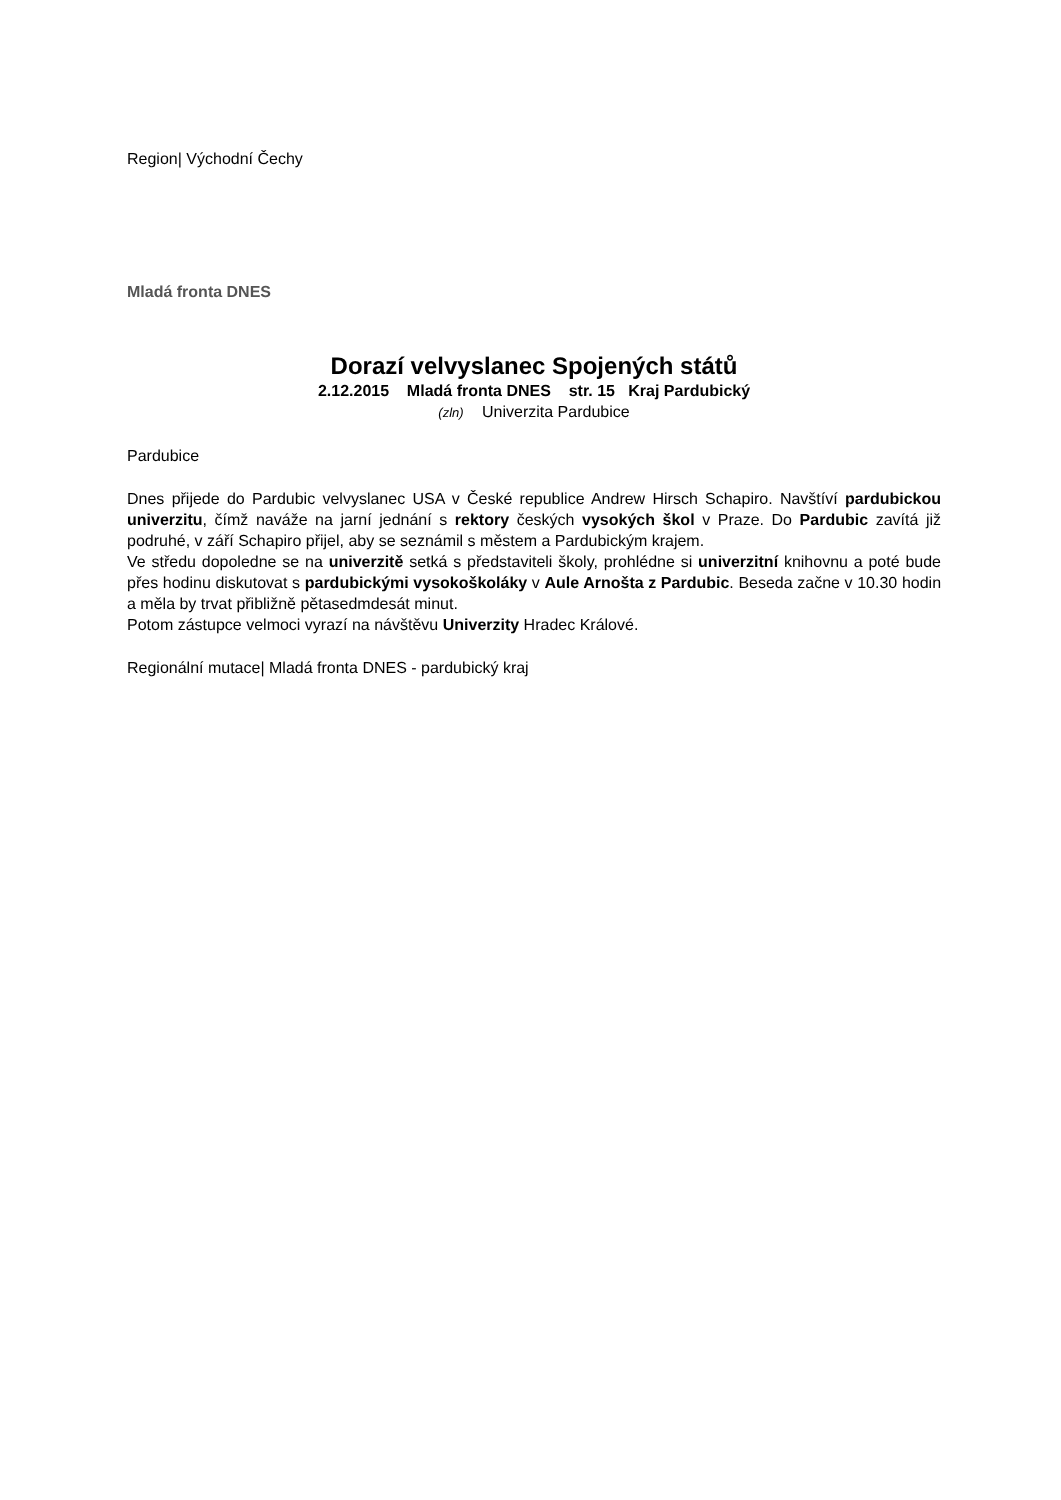Region| Východní Čechy
Mladá fronta DNES
Dorazí velvyslanec Spojených států
2.12.2015 Mladá fronta DNES str. 15 Kraj Pardubický
(zln) Univerzita Pardubice
Pardubice
Dnes přijede do Pardubic velvyslanec USA v České republice Andrew Hirsch Schapiro. Navštíví pardubickou univerzitu, čímž naváže na jarní jednání s rektory českých vysokých škol v Praze. Do Pardubic zavítá již podruhé, v září Schapiro přijel, aby se seznámil s městem a Pardubickým krajem.
Ve středu dopoledne se na univerzitě setká s představiteli školy, prohlédne si univerzitní knihovnu a poté bude přes hodinu diskutovat s pardubickými vysokoškoláky v Aule Arnošta z Pardubic. Beseda začne v 10.30 hodin a měla by trvat přibližně pětasedmdesát minut.
Potom zástupce velmoci vyrazí na návštěvu Univerzity Hradec Králové.
Regionální mutace| Mladá fronta DNES - pardubický kraj